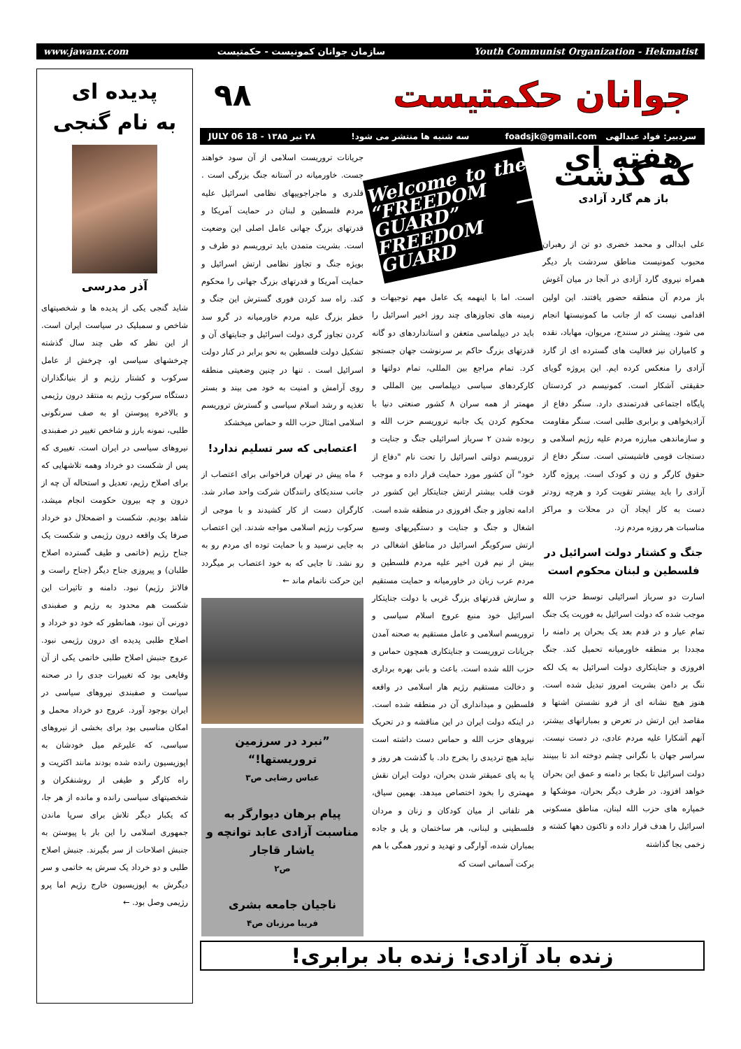www.jawanx.com سازمان جوانان کمونیست - حکمتیست Youth Communist Organization - Hekmatist
پدیده ای
به نام گنجی
آذر مدرسی
شاید گنجی یکی از پدیده ها و شخصیتهای شاخص و سمبلیک در سیاست ایران است. از این نظر که طی چند سال گذشته چرخشهای سیاسی او، چرخش از عامل سرکوب و کشتار رژیم و از بنیانگذاران دستگاه سرکوب رژیم به منتقد درون رژیمی و بالاخره پیوستن او به صف سرنگونی طلبی، نمونه بارز و شاخص تغییر در صفبندی نیروهای سیاسی در ایران است. تغییری که پس از شکست دو خرداد وهمه تلاشهایی که برای اصلاح رژیم، تعدیل و استحاله آن چه از درون و چه بیرون حکومت انجام میشد، شاهد بودیم. شکست و اضمحلال دو خرداد صرفا یک واقعه درون رژیمی و شکست یک جناح رژیم (خاتمی و طیف گسترده اصلاح طلبان) و پیروزی جناح دیگر (جناح راست و فالانژ رژیم) نبود. دامنه و تاثیرات این شکست هم محدود به رژیم و صفبندی دورنی آن نبود، همانطور که خود دو خرداد و اصلاح طلبی پدیده ای درون رژیمی نبود. عروج جنبش اصلاح طلبی خاتمی یکی از آن وقایعی بود که تغییرات جدی را در صحنه سیاست و صفبندی نیروهای سیاسی در ایران بوجود آورد. عروج دو خرداد محمل و امکان مناسبی بود برای بخشی از نیروهای سیاسی، که علیرغم میل خودشان به اپوزیسیون رانده شده بودند مانند اکثریت و راه کارگر و طیفی از روشنفکران و شخصیتهای سیاسی رانده و مانده از هر جا، که یکبار دیگر تلاش برای سرپا ماندن جمهوری اسلامی را این بار با پیوستن به جنبش اصلاحات از سر بگیرند. جنبش اصلاح طلبی و دو خرداد یک سرش به خاتمی و سر دیگرش به اپوزیسیون خارج رژیم اما پرو رژیمی وصل بود. ←
جوانان حکمتیست ۹۸
سردبیر: فواد عبدالهی foadsjk@gmail.com سه شنبه ها منتشر می شود! ۲۸ تیر ۱۳۸۵ - 18 JULY 06
هفته ای که گذشت
باز هم گارد آزادی
علی ابدالی و محمد خضری دو تن از رهبران محبوب کمونیست مناطق سردشت بار دیگر همراه نیروی گارد آزادی در آنجا در میان آغوش باز مردم آن منطقه حضور یافتند. این اولین اقدامی نیست که از جانب ما کمونیستها انجام می شود. پیشتر در سنندج، مریوان، مهاباد، نقده و کامیاران نیز فعالیت های گسترده ای از گارد آزادی را منعکس کرده ایم. این پروژه گویای حقیقتی آشکار است. کمونیسم در کردستان پایگاه اجتماعی قدرتمندی دارد. سنگر دفاع از آزادیخواهی و برابری طلبی است. سنگر مقاومت و سازماندهی مبارزه مردم علیه رژیم اسلامی و دستجات قومی فاشیستی است. سنگر دفاع از حقوق کارگر و زن و کودک است. پروژه گارد آزادی را باید بیشتر تقویت کرد و هرچه زودتر دست به کار ایجاد آن در محلات و مراکز مناسبات هر روزه مردم زد.
جنگ و کشتار دولت اسرائیل در فلسطین و لبنان محکوم است
اسارت دو سرباز اسرائیلی توسط حزب الله موجب شده که دولت اسرائیل به فوریت یک جنگ تمام عیار و در قدم بعد یک بحران پر دامنه را مجددا بر منطقه خاورمیانه تحمیل کند. جنگ افروزی و جنایتکاری دولت اسرائیل به یک لکه ننگ بر دامن بشریت امروز تبدیل شده است. هنوز هیچ نشانه ای از فرو نشستن اشتها و مقاصد این ارتش در تعرض و بمبارانهای بیشتر، آنهم آشکارا علیه مردم عادی، در دست نیست. سراسر جهان با نگرانی چشم دوخته اند تا ببینند دولت اسرائیل تا بکجا بر دامنه و عمق این بحران خواهد افزود. در طرف دیگر بحران، موشکها و خمپاره های حزب الله لبنان، مناطق مسکونی اسرائیل را هدف قرار داده و تاکنون دهها کشته و زخمی بجا گذاشته
Welcome to the “FREEDOM GUARD” — FREEDOM GUARD
است. اما با اینهمه یک عامل مهم توجیهات و زمینه های تجاوزهای چند روز اخیر اسرائیل را باید در دیپلماسی متعفن و استانداردهای دو گانه قدرتهای بزرگ حاکم بر سرنوشت جهان جستجو کرد. تمام مراجع بین المللی، تمام دولتها و کارکردهای سیاسی دیپلماسی بین المللی و مهمتر از همه سران ۸ کشور صنعتی دنیا با محکوم کردن یک جانبه تروریسم حزب الله و ربوده شدن ۲ سرباز اسرائیلی جنگ و جنایت و تروریسم دولتی اسرائیل را تحت نام "دفاع از خود" آن کشور مورد حمایت قرار داده و موجب قوت قلب بیشتر ارتش جنایتکار این کشور در ادامه تجاوز و جنگ افروزی در منطقه شده است. اشغال و جنگ و جنایت و دستگیریهای وسیع ارتش سرکوبگر اسرائیل در مناطق اشغالی در بیش از نیم قرن اخیر علیه مردم فلسطین و مردم عرب زبان در خاورمیانه و حمایت مستقیم و سازش قدرتهای بزرگ غربی با دولت جنایتکار اسرائیل خود منبع عروج اسلام سیاسی و تروریسم اسلامی و عامل مستقیم به صحنه آمدن جریانات تروریست و جنایتکاری همچون حماس و حزب الله شده است. باعث و بانی بهره برداری و دخالت مستقیم رژیم هار اسلامی در واقعه فلسطین و میدانداری آن در منطقه شده است. در اینکه دولت ایران در این مناقشه و در تحریک نیروهای حزب الله و حماس دست داشته است نباید هیچ تردیدی را بخرج داد. با گذشت هر روز و پا به پای عمیقتر شدن بحران، دولت ایران نقش مهمتری را بخود اختصاص میدهد. بهمین سیاق، هر تلفاتی از میان کودکان و زنان و مردان فلسطینی و لبنانی، هر ساختمان و پل و جاده بمباران شده، آوارگی و تهدید و ترور همگی با هم برکت آسمانی است که
جریانات تروریست اسلامی از آن سود خواهند جست. خاورمیانه در آستانه جنگ بزرگی است . قلدری و ماجراجوییهای نظامی اسرائیل علیه مردم فلسطین و لبنان در حمایت آمریکا و قدرتهای بزرگ جهانی عامل اصلی این وضعیت است. بشریت متمدن باید تروریسم دو طرف و بویژه جنگ و تجاوز نظامی ارتش اسرائیل و حمایت آمریکا و قدرتهای بزرگ جهانی را محکوم کند. راه سد کردن فوری گسترش این جنگ و خطر بزرگ علیه مردم خاورمیانه در گرو سد کردن تجاوز گری دولت اسرائیل و جنایتهای آن و تشکیل دولت فلسطین به نحو برابر در کنار دولت اسرائیل است . تنها در چنین وضعیتی منطقه روی آرامش و امنیت به خود می بیند و بستر تغذیه و رشد اسلام سیاسی و گسترش تروریسم اسلامی امثال حزب الله و حماس میخشکد
اعتصابی که سر تسلیم ندارد!
۶ ماه پیش در تهران فراخوانی برای اعتصاب از جانب سندیکای رانندگان شرکت واحد صادر شد. کارگران دست از کار کشیدند و با موجی از سرکوب رژیم اسلامی مواجه شدند. این اعتصاب به جایی نرسید و با حمایت توده ای مردم رو به رو نشد. تا جایی که به خود اعتصاب بر میگردد این حرکت ناتمام ماند ←
”نبرد در سرزمین تروریستها!“عباس رضایی ص۳
پیام برهان دیوارگر به مناسبت آزادی عابد توانچه و یاشار قاجار
ص۲
ناجیان جامعه بشری
فریبا مرزبان ص۴
زنده باد آزادی! زنده باد برابری!